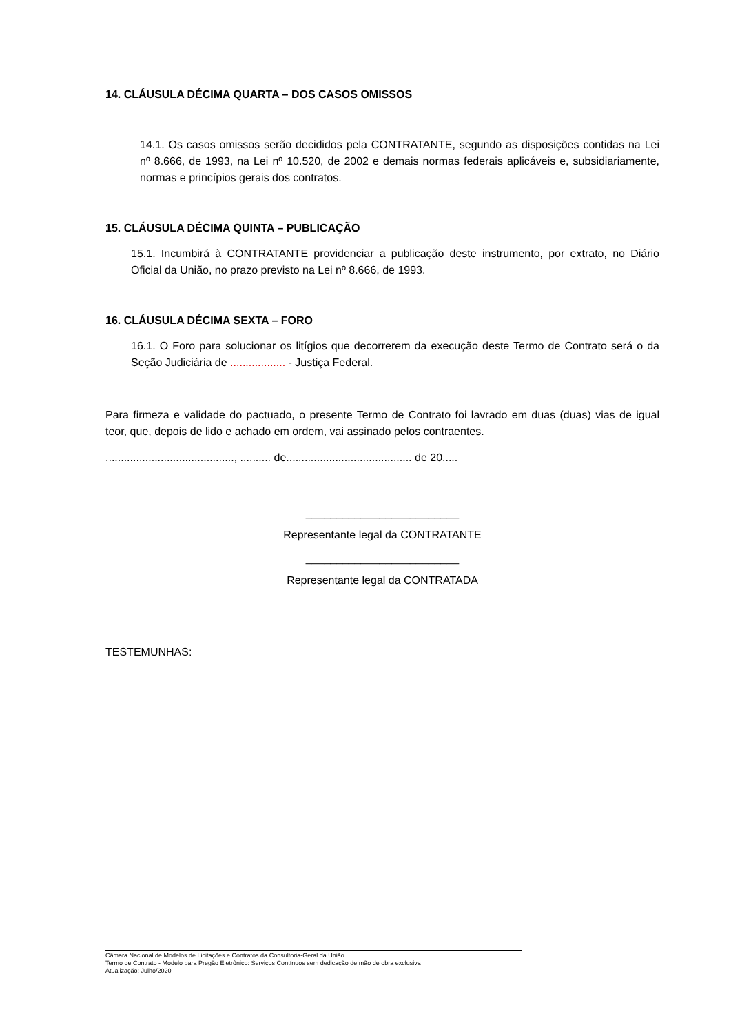14. CLÁUSULA DÉCIMA QUARTA – DOS CASOS OMISSOS
14.1. Os casos omissos serão decididos pela CONTRATANTE, segundo as disposições contidas na Lei nº 8.666, de 1993, na Lei nº 10.520, de 2002 e demais normas federais aplicáveis e, subsidiariamente, normas e princípios gerais dos contratos.
15. CLÁUSULA DÉCIMA QUINTA – PUBLICAÇÃO
15.1. Incumbirá à CONTRATANTE providenciar a publicação deste instrumento, por extrato, no Diário Oficial da União, no prazo previsto na Lei nº 8.666, de 1993.
16. CLÁUSULA DÉCIMA SEXTA – FORO
16.1. O Foro para solucionar os litígios que decorrerem da execução deste Termo de Contrato será o da Seção Judiciária de .................. - Justiça Federal.
Para firmeza e validade do pactuado, o presente Termo de Contrato foi lavrado em duas (duas) vias de igual teor, que, depois de lido e achado em ordem, vai assinado pelos contraentes.
.........................................., .......... de......................................... de 20.....
_________________________
Representante legal da CONTRATANTE
_________________________
Representante legal da CONTRATADA
TESTEMUNHAS:
Câmara Nacional de Modelos de Licitações e Contratos da Consultoria-Geral da União
Termo de Contrato - Modelo para Pregão Eletrônico: Serviços Contínuos sem dedicação de mão de obra exclusiva
Atualização: Julho/2020